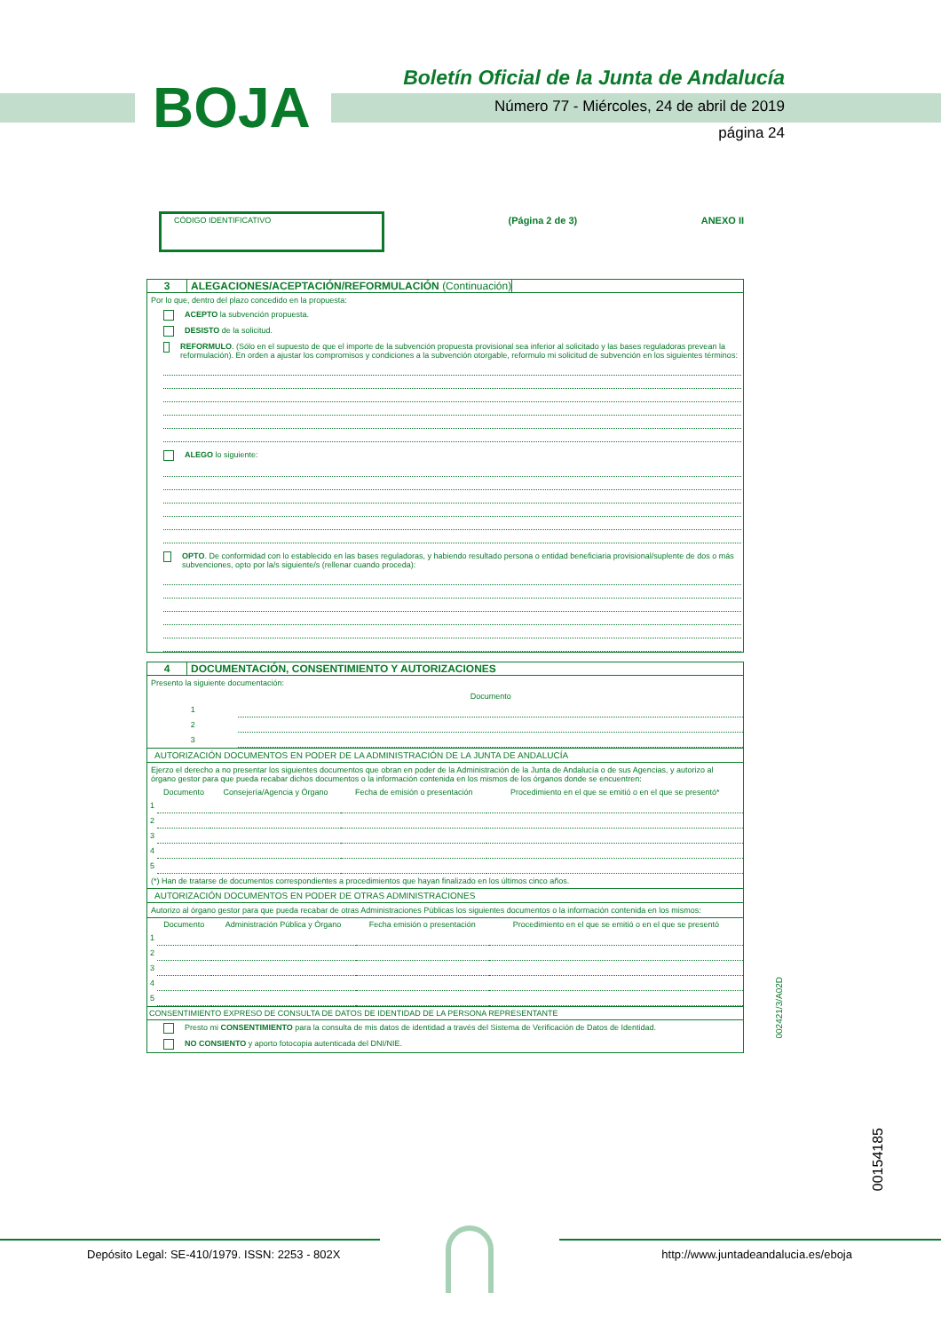BOJA
Boletín Oficial de la Junta de Andalucía
Número 77 - Miércoles, 24 de abril de 2019
página 24
CÓDIGO IDENTIFICATIVO
(Página 2 de 3) ANEXO II
3 ALEGACIONES/ACEPTACIÓN/REFORMULACIÓN (Continuación)
Por lo que, dentro del plazo concedido en la propuesta:
ACEPTO la subvención propuesta.
DESISTO de la solicitud.
REFORMULO. (Sólo en el supuesto de que el importe de la subvención propuesta provisional sea inferior al solicitado y las bases reguladoras prevean la reformulación). En orden a ajustar los compromisos y condiciones a la subvención otorgable, reformulo mi solicitud de subvención en los siguientes términos:
ALEGO lo siguiente:
OPTO. De conformidad con lo establecido en las bases reguladoras, y habiendo resultado persona o entidad beneficiaria provisional/suplente de dos o más subvenciones, opto por la/s siguiente/s (rellenar cuando proceda):
4 DOCUMENTACIÓN, CONSENTIMIENTO Y AUTORIZACIONES
Presento la siguiente documentación:
| | Documento |
| --- | --- |
| 1 | |
| 2 | |
| 3 | |
AUTORIZACIÓN DOCUMENTOS EN PODER DE LA ADMINISTRACIÓN DE LA JUNTA DE ANDALUCÍA
Ejerzo el derecho a no presentar los siguientes documentos que obran en poder de la Administración de la Junta de Andalucía o de sus Agencias, y autorizo al órgano gestor para que pueda recabar dichos documentos o la información contenida en los mismos de los órganos donde se encuentren:
| | Documento | Consejería/Agencia y Órgano | Fecha de emisión o presentación | Procedimiento en el que se emitió o en el que se presentó* |
| --- | --- | --- | --- | --- |
| 1 | | | | |
| 2 | | | | |
| 3 | | | | |
| 4 | | | | |
| 5 | | | | |
(*) Han de tratarse de documentos correspondientes a procedimientos que hayan finalizado en los últimos cinco años.
AUTORIZACIÓN DOCUMENTOS EN PODER DE OTRAS ADMINISTRACIONES
Autorizo al órgano gestor para que pueda recabar de otras Administraciones Públicas los siguientes documentos o la información contenida en los mismos:
| | Documento | Administración Pública y Órgano | Fecha emisión o presentación | Procedimiento en el que se emitió o en el que se presentó |
| --- | --- | --- | --- | --- |
| 1 | | | | |
| 2 | | | | |
| 3 | | | | |
| 4 | | | | |
| 5 | | | | |
CONSENTIMIENTO EXPRESO DE CONSULTA DE DATOS DE IDENTIDAD DE LA PERSONA REPRESENTANTE
Presto mi CONSENTIMIENTO para la consulta de mis datos de identidad a través del Sistema de Verificación de Datos de Identidad.
NO CONSIENTO y aporto fotocopia autenticada del DNI/NIE.
002421/3/A02D
00154185
Depósito Legal: SE-410/1979. ISSN: 2253 - 802X
http://www.juntadeandalucia.es/eboja